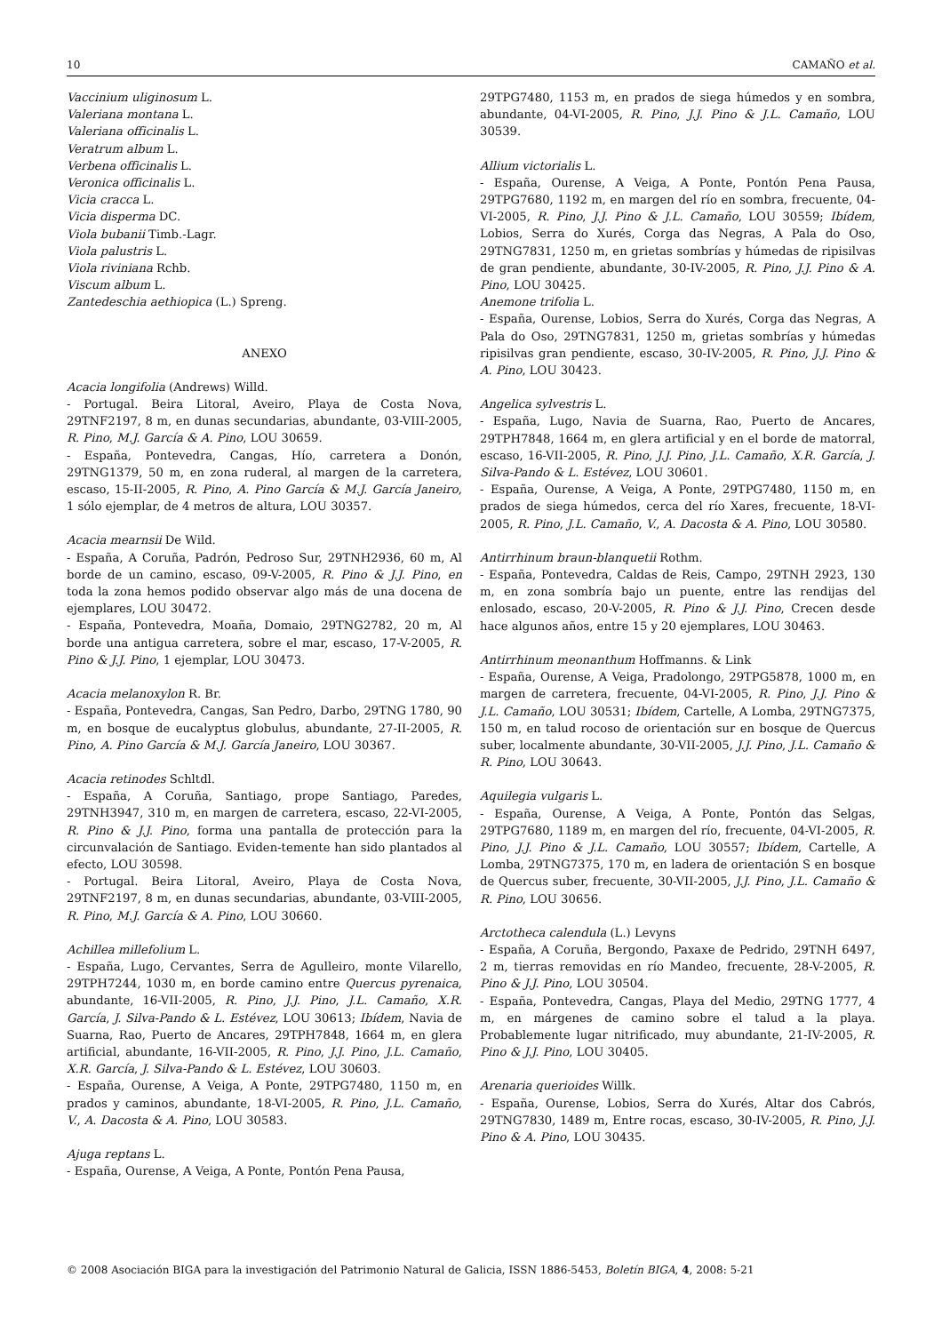10 CAMAÑO et al.
Vaccinium uliginosum L.
Valeriana montana L.
Valeriana officinalis L.
Veratrum album L.
Verbena officinalis L.
Veronica officinalis L.
Vicia cracca L.
Vicia disperma DC.
Viola bubanii Timb.-Lagr.
Viola palustris L.
Viola riviniana Rchb.
Viscum album L.
Zantedeschia aethiopica (L.) Spreng.
ANEXO
Acacia longifolia (Andrews) Willd.
- Portugal. Beira Litoral, Aveiro, Playa de Costa Nova, 29TNF2197, 8 m, en dunas secundarias, abundante, 03-VIII-2005, R. Pino, M.J. García & A. Pino, LOU 30659.
- España, Pontevedra, Cangas, Hío, carretera a Donón, 29TNG1379, 50 m, en zona ruderal, al margen de la carretera, escaso, 15-II-2005, R. Pino, A. Pino García & M.J. García Janeiro, 1 sólo ejemplar, de 4 metros de altura, LOU 30357.
Acacia mearnsii De Wild.
- España, A Coruña, Padrón, Pedroso Sur, 29TNH2936, 60 m, Al borde de un camino, escaso, 09-V-2005, R. Pino & J.J. Pino, en toda la zona hemos podido observar algo más de una docena de ejemplares, LOU 30472.
- España, Pontevedra, Moaña, Domaio, 29TNG2782, 20 m, Al borde una antigua carretera, sobre el mar, escaso, 17-V-2005, R. Pino & J.J. Pino, 1 ejemplar, LOU 30473.
Acacia melanoxylon R. Br.
- España, Pontevedra, Cangas, San Pedro, Darbo, 29TNG 1780, 90 m, en bosque de eucalyptus globulus, abundante, 27-II-2005, R. Pino, A. Pino García & M.J. García Janeiro, LOU 30367.
Acacia retinodes Schltdl.
- España, A Coruña, Santiago, prope Santiago, Paredes, 29TNH3947, 310 m, en margen de carretera, escaso, 22-VI-2005, R. Pino & J.J. Pino, forma una pantalla de protección para la circunvalación de Santiago. Eviden-temente han sido plantados al efecto, LOU 30598.
- Portugal. Beira Litoral, Aveiro, Playa de Costa Nova, 29TNF2197, 8 m, en dunas secundarias, abundante, 03-VIII-2005, R. Pino, M.J. García & A. Pino, LOU 30660.
Achillea millefolium L.
- España, Lugo, Cervantes, Serra de Agulleiro, monte Vilarello, 29TPH7244, 1030 m, en borde camino entre Quercus pyrenaica, abundante, 16-VII-2005, R. Pino, J.J. Pino, J.L. Camaño, X.R. García, J. Silva-Pando & L. Estévez, LOU 30613; Ibídem, Navia de Suarna, Rao, Puerto de Ancares, 29TPH7848, 1664 m, en glera artificial, abundante, 16-VII-2005, R. Pino, J.J. Pino, J.L. Camaño, X.R. García, J. Silva-Pando & L. Estévez, LOU 30603.
- España, Ourense, A Veiga, A Ponte, 29TPG7480, 1150 m, en prados y caminos, abundante, 18-VI-2005, R. Pino, J.L. Camaño, V., A. Dacosta & A. Pino, LOU 30583.
Ajuga reptans L.
- España, Ourense, A Veiga, A Ponte, Pontón Pena Pausa,
29TPG7480, 1153 m, en prados de siega húmedos y en sombra, abundante, 04-VI-2005, R. Pino, J.J. Pino & J.L. Camaño, LOU 30539.
Allium victorialis L.
- España, Ourense, A Veiga, A Ponte, Pontón Pena Pausa, 29TPG7680, 1192 m, en margen del río en sombra, frecuente, 04-VI-2005, R. Pino, J.J. Pino & J.L. Camaño, LOU 30559; Ibídem, Lobios, Serra do Xurés, Corga das Negras, A Pala do Oso, 29TNG7831, 1250 m, en grietas sombrías y húmedas de ripisilvas de gran pendiente, abundante, 30-IV-2005, R. Pino, J.J. Pino & A. Pino, LOU 30425.
Anemone trifolia L.
- España, Ourense, Lobios, Serra do Xurés, Corga das Negras, A Pala do Oso, 29TNG7831, 1250 m, grietas sombrías y húmedas ripisilvas gran pendiente, escaso, 30-IV-2005, R. Pino, J.J. Pino & A. Pino, LOU 30423.
Angelica sylvestris L.
- España, Lugo, Navia de Suarna, Rao, Puerto de Ancares, 29TPH7848, 1664 m, en glera artificial y en el borde de matorral, escaso, 16-VII-2005, R. Pino, J.J. Pino, J.L. Camaño, X.R. García, J. Silva-Pando & L. Estévez, LOU 30601.
- España, Ourense, A Veiga, A Ponte, 29TPG7480, 1150 m, en prados de siega húmedos, cerca del río Xares, frecuente, 18-VI-2005, R. Pino, J.L. Camaño, V., A. Dacosta & A. Pino, LOU 30580.
Antirrhinum braun-blanquetii Rothm.
- España, Pontevedra, Caldas de Reis, Campo, 29TNH 2923, 130 m, en zona sombría bajo un puente, entre las rendijas del enlosado, escaso, 20-V-2005, R. Pino & J.J. Pino, Crecen desde hace algunos años, entre 15 y 20 ejemplares, LOU 30463.
Antirrhinum meonanthum Hoffmanns. & Link
- España, Ourense, A Veiga, Pradolongo, 29TPG5878, 1000 m, en margen de carretera, frecuente, 04-VI-2005, R. Pino, J.J. Pino & J.L. Camaño, LOU 30531; Ibídem, Cartelle, A Lomba, 29TNG7375, 150 m, en talud rocoso de orientación sur en bosque de Quercus suber, localmente abundante, 30-VII-2005, J.J. Pino, J.L. Camaño & R. Pino, LOU 30643.
Aquilegia vulgaris L.
- España, Ourense, A Veiga, A Ponte, Pontón das Selgas, 29TPG7680, 1189 m, en margen del río, frecuente, 04-VI-2005, R. Pino, J.J. Pino & J.L. Camaño, LOU 30557; Ibídem, Cartelle, A Lomba, 29TNG7375, 170 m, en ladera de orientación S en bosque de Quercus suber, frecuente, 30-VII-2005, J.J. Pino, J.L. Camaño & R. Pino, LOU 30656.
Arctotheca calendula (L.) Levyns
- España, A Coruña, Bergondo, Paxaxe de Pedrido, 29TNH 6497, 2 m, tierras removidas en río Mandeo, frecuente, 28-V-2005, R. Pino & J.J. Pino, LOU 30504.
- España, Pontevedra, Cangas, Playa del Medio, 29TNG 1777, 4 m, en márgenes de camino sobre el talud a la playa. Probablemente lugar nitrificado, muy abundante, 21-IV-2005, R. Pino & J.J. Pino, LOU 30405.
Arenaria querioides Willk.
- España, Ourense, Lobios, Serra do Xurés, Altar dos Cabrós, 29TNG7830, 1489 m, Entre rocas, escaso, 30-IV-2005, R. Pino, J.J. Pino & A. Pino, LOU 30435.
© 2008 Asociación BIGA para la investigación del Patrimonio Natural de Galicia, ISSN 1886-5453, Boletín BIGA, 4, 2008: 5-21